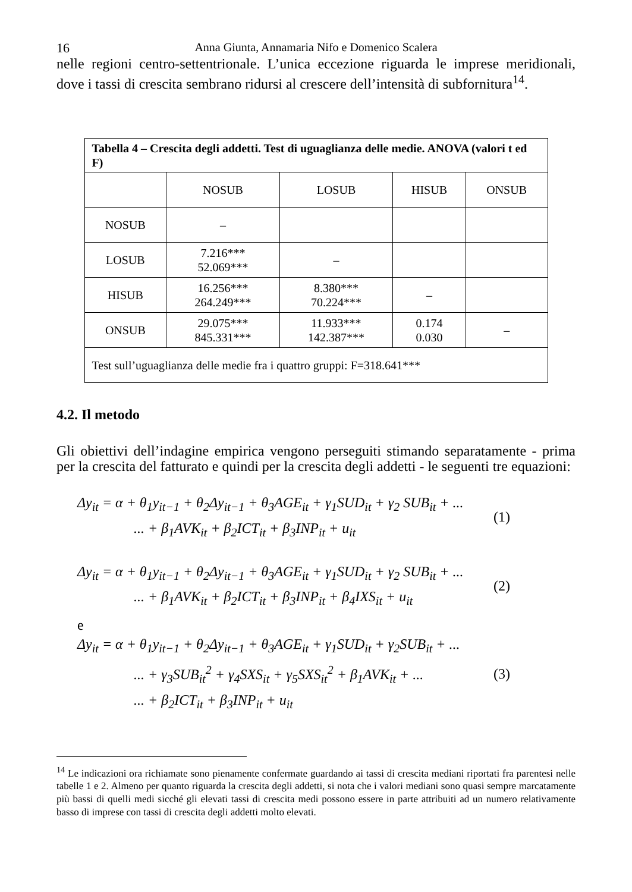16 Anna Giunta, Annamaria Nifo e Domenico Scalera
nelle regioni centro-settentrionale. L’unica eccezione riguarda le imprese meridionali, dove i tassi di crescita sembrano ridursi al crescere dell’intensità di subfornitura<sup>14</sup>.
| Tabella 4 – Crescita degli addetti. Test di uguaglianza delle medie. ANOVA (valori t ed F) | | | | |
| | NOSUB | LOSUB | HISUB | ONSUB |
| NOSUB | – | | | |
| LOSUB | 7.216*** 52.069*** | – | | |
| HISUB | 16.256*** 264.249*** | 8.380*** 70.224*** | – | |
| ONSUB | 29.075*** 845.331*** | 11.933*** 142.387*** | 0.174 0.030 | – |
| Test sull’uguaglianza delle medie fra i quattro gruppi: F=318.641*** | | | | |
4.2. Il metodo
Gli obiettivi dell’indagine empirica vengono perseguiti stimando separatamente - prima per la crescita del fatturato e quindi per la crescita degli addetti - le seguenti tre equazioni:
Δy<sub>it</sub> = α + θ<sub>1</sub>y<sub>it−1</sub> + θ<sub>2</sub>Δy<sub>it−1</sub> + θ<sub>3</sub>AGE<sub>it</sub> + γ<sub>1</sub>SUD<sub>it</sub> + γ<sub>2</sub> SUB<sub>it</sub> + ...
... + β<sub>1</sub>AVK<sub>it</sub> + β<sub>2</sub>ICT<sub>it</sub> + β<sub>3</sub>INP<sub>it</sub> + u<sub>it</sub>
(1)
Δy<sub>it</sub> = α + θ<sub>1</sub>y<sub>it−1</sub> + θ<sub>2</sub>Δy<sub>it−1</sub> + θ<sub>3</sub>AGE<sub>it</sub> + γ<sub>1</sub>SUD<sub>it</sub> + γ<sub>2</sub> SUB<sub>it</sub> + ...
... + β<sub>1</sub>AVK<sub>it</sub> + β<sub>2</sub>ICT<sub>it</sub> + β<sub>3</sub>INP<sub>it</sub> + β<sub>4</sub>IXS<sub>it</sub> + u<sub>it</sub>
(2)
e
Δy<sub>it</sub> = α + θ<sub>1</sub>y<sub>it−1</sub> + θ<sub>2</sub>Δy<sub>it−1</sub> + θ<sub>3</sub>AGE<sub>it</sub> + γ<sub>1</sub>SUD<sub>it</sub> + γ<sub>2</sub>SUB<sub>it</sub> + ...
... + γ<sub>3</sub>SUB<sub>it</sub><sup>2</sup> + γ<sub>4</sub>SXS<sub>it</sub> + γ<sub>5</sub>SXS<sub>it</sub><sup>2</sup> + β<sub>1</sub>AVK<sub>it</sub> + ...
... + β<sub>2</sub>ICT<sub>it</sub> + β<sub>3</sub>INP<sub>it</sub> + u<sub>it</sub>
(3)
<sup>14</sup> Le indicazioni ora richiamate sono pienamente confermate guardando ai tassi di crescita mediani riportati fra parentesi nelle tabelle 1 e 2. Almeno per quanto riguarda la crescita degli addetti, si nota che i valori mediani sono quasi sempre marcatamente più bassi di quelli medi sicché gli elevati tassi di crescita medi possono essere in parte attribuiti ad un numero relativamente basso di imprese con tassi di crescita degli addetti molto elevati.